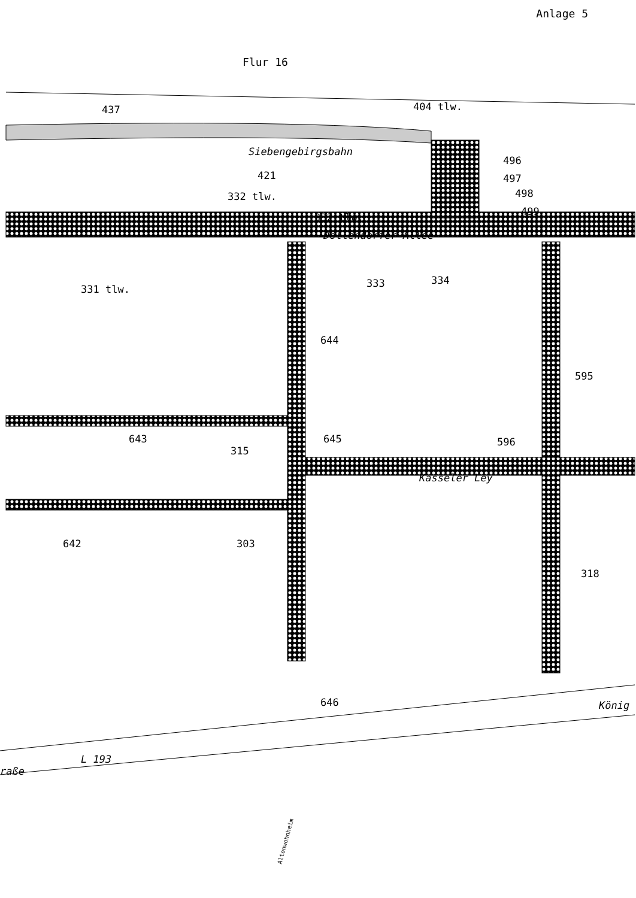Anlage 5
Flur 16
Siebengebirgsbahn
437
404 tlw.
496
497
498
499
421
332 tlw.
332 tlw.
Dollendorfer Allee
331 tlw.
333
334
644
595
643
645
315
596
Kasseler Ley
642
303
318
646
König
L 193
raße
Altenwohnheim